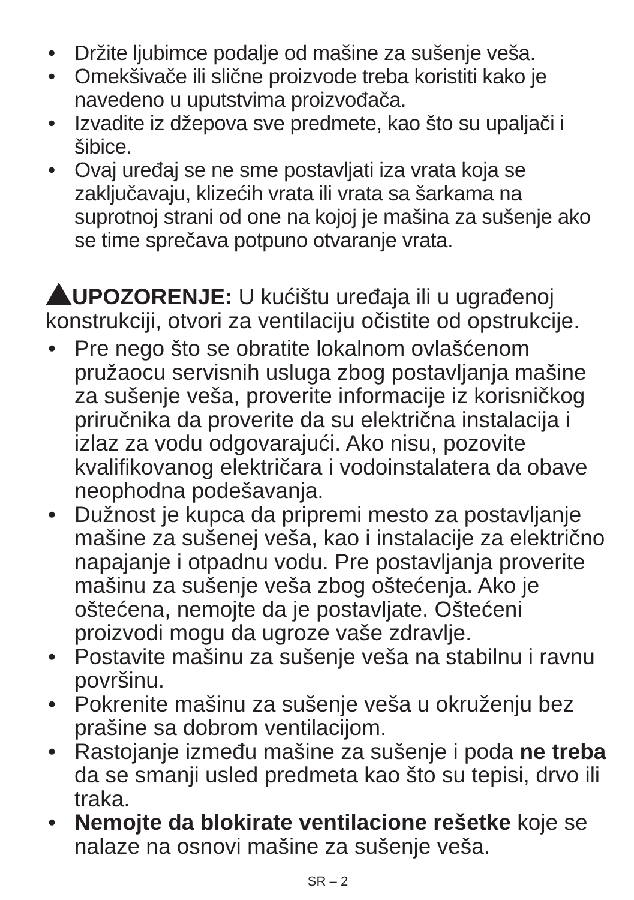• Držite ljubimce podalje od mašine za sušenje veša.
• Omekšivače ili slične proizvode treba koristiti kako je navedeno u uputstvima proizvođača.
• Izvadite iz džepova sve predmete, kao što su upaljači i šibice.
• Ovaj uređaj se ne sme postavljati iza vrata koja se zaključavaju, klizećih vrata ili vrata sa šarkama na suprotnoj strani od one na kojoj je mašina za sušenje ako se time sprečava potpuno otvaranje vrata.
UPOZORENJE: U kućištu uređaja ili u ugrađenoj konstrukciji, otvori za ventilaciju očistite od opstrukcije.
• Pre nego što se obratite lokalnom ovlašćenom pružaocu servisnih usluga zbog postavljanja mašine za sušenje veša, proverite informacije iz korisničkog priručnika da proverite da su električna instalacija i izlaz za vodu odgovarajući. Ako nisu, pozovite kvalifikovanog električara i vodoinstalatera da obave neophodna podešavanja.
• Dužnost je kupca da pripremi mesto za postavljanje mašine za sušenej veša, kao i instalacije za električno napajanje i otpadnu vodu. Pre postavljanja proverite mašinu za sušenje veša zbog oštećenja. Ako je oštećena, nemojte da je postavljate. Oštećeni proizvodi mogu da ugroze vaše zdravlje.
• Postavite mašinu za sušenje veša na stabilnu i ravnu površinu.
• Pokrenite mašinu za sušenje veša u okruženju bez prašine sa dobrom ventilacijom.
• Rastojanje između mašine za sušenje i poda ne treba da se smanji usled predmeta kao što su tepisi, drvo ili traka.
• Nemojte da blokirate ventilacione rešetke koje se nalaze na osnovi mašine za sušenje veša.
SR – 2